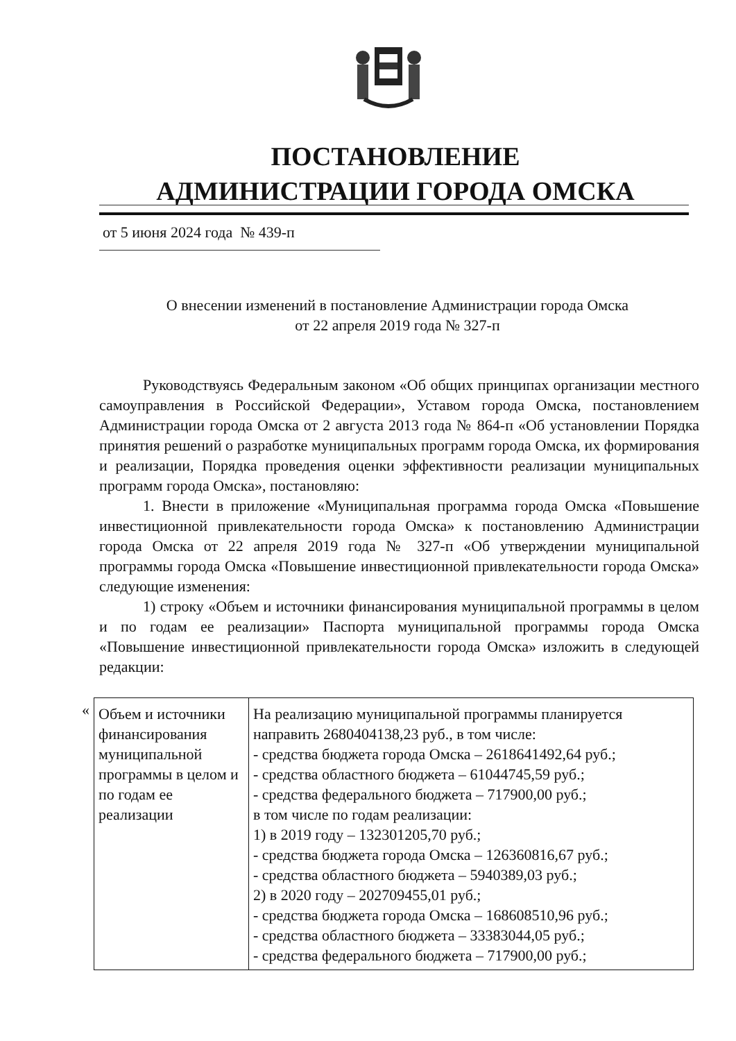ПОСТАНОВЛЕНИЕ
АДМИНИСТРАЦИИ ГОРОДА ОМСКА
от 5 июня 2024 года № 439-п
О внесении изменений в постановление Администрации города Омска
от 22 апреля 2019 года № 327-п
Руководствуясь Федеральным законом «Об общих принципах организации местного самоуправления в Российской Федерации», Уставом города Омска, постановлением Администрации города Омска от 2 августа 2013 года № 864-п «Об установлении Порядка принятия решений о разработке муниципальных программ города Омска, их формирования и реализации, Порядка проведения оценки эффективности реализации муниципальных программ города Омска», постановляю:
1. Внести в приложение «Муниципальная программа города Омска «Повышение инвестиционной привлекательности города Омска» к постановлению Администрации города Омска от 22 апреля 2019 года № 327-п «Об утверждении муниципальной программы города Омска «Повышение инвестиционной привлекательности города Омска» следующие изменения:
1) строку «Объем и источники финансирования муниципальной программы в целом и по годам ее реализации» Паспорта муниципальной программы города Омска «Повышение инвестиционной привлекательности города Омска» изложить в следующей редакции:
«
| Объем и источники финансирования муниципальной программы в целом и по годам ее реализации | На реализацию муниципальной программы планируется направить 2680404138,23 руб., в том числе: - средства бюджета города Омска – 2618641492,64 руб.; - средства областного бюджета – 61044745,59 руб.; - средства федерального бюджета – 717900,00 руб.; в том числе по годам реализации: 1) в 2019 году – 132301205,70 руб.; - средства бюджета города Омска – 126360816,67 руб.; - средства областного бюджета – 5940389,03 руб.; 2) в 2020 году – 202709455,01 руб.; - средства бюджета города Омска – 168608510,96 руб.; - средства областного бюджета – 33383044,05 руб.; - средства федерального бюджета – 717900,00 руб.; |